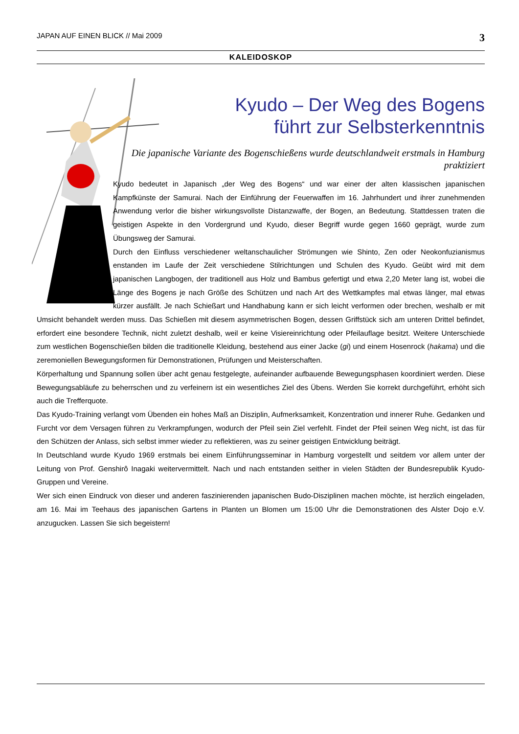JAPAN AUF EINEN BLICK // Mai 2009 3
KALEIDOSKOP
Kyudo – Der Weg des Bogens
führt zur Selbsterkenntnis
Die japanische Variante des Bogenschießens wurde deutschlandweit erstmals in Hamburg praktiziert
Kyudo bedeutet in Japanisch „der Weg des Bogens“ und war einer der alten klassischen japanischen Kampfkünste der Samurai. Nach der Einführung der Feuerwaffen im 16. Jahrhundert und ihrer zunehmenden Anwendung verlor die bisher wirkungsvollste Distanzwaffe, der Bogen, an Bedeutung. Stattdessen traten die geistigen Aspekte in den Vordergrund und Kyudo, dieser Begriff wurde gegen 1660 geprägt, wurde zum Übungsweg der Samurai.
Durch den Einfluss verschiedener weltanschaulicher Strömungen wie Shinto, Zen oder Neokonfuzianismus enstanden im Laufe der Zeit verschiedene Stilrichtungen und Schulen des Kyudo. Geübt wird mit dem japanischen Langbogen, der traditionell aus Holz und Bambus gefertigt und etwa 2,20 Meter lang ist, wobei die Länge des Bogens je nach Größe des Schützen und nach Art des Wettkampfes mal etwas länger, mal etwas kürzer ausfällt. Je nach Schießart und Handhabung kann er sich leicht verformen oder brechen, weshalb er mit Umsicht behandelt werden muss. Das Schießen mit diesem asymmetrischen Bogen, dessen Griffstück sich am unteren Drittel befindet, erfordert eine besondere Technik, nicht zuletzt deshalb, weil er keine Visiereinrichtung oder Pfeilauflage besitzt. Weitere Unterschiede zum westlichen Bogenschießen bilden die traditionelle Kleidung, bestehend aus einer Jacke (gi) und einem Hosenrock (hakama) und die zeremoniellen Bewegungsformen für Demonstrationen, Prüfungen und Meisterschaften.
Körperhaltung und Spannung sollen über acht genau festgelegte, aufeinander aufbauende Bewegungsphasen koordiniert werden. Diese Bewegungsabläufe zu beherrschen und zu verfeinern ist ein wesentliches Ziel des Übens. Werden Sie korrekt durchgeführt, erhöht sich auch die Trefferquote.
Das Kyudo-Training verlangt vom Übenden ein hohes Maß an Disziplin, Aufmerksamkeit, Konzentration und innerer Ruhe. Gedanken und Furcht vor dem Versagen führen zu Verkrampfungen, wodurch der Pfeil sein Ziel verfehlt. Findet der Pfeil seinen Weg nicht, ist das für den Schützen der Anlass, sich selbst immer wieder zu reflektieren, was zu seiner geistigen Entwicklung beiträgt.
In Deutschland wurde Kyudo 1969 erstmals bei einem Einführungsseminar in Hamburg vorgestellt und seitdem vor allem unter der Leitung von Prof. Genshirô Inagaki weitervermittelt. Nach und nach entstanden seither in vielen Städten der Bundesrepublik Kyudo-Gruppen und Vereine.
Wer sich einen Eindruck von dieser und anderen faszinierenden japanischen Budo-Disziplinen machen möchte, ist herzlich eingeladen, am 16. Mai im Teehaus des japanischen Gartens in Planten un Blomen um 15:00 Uhr die Demonstrationen des Alster Dojo e.V. anzugucken. Lassen Sie sich begeistern!